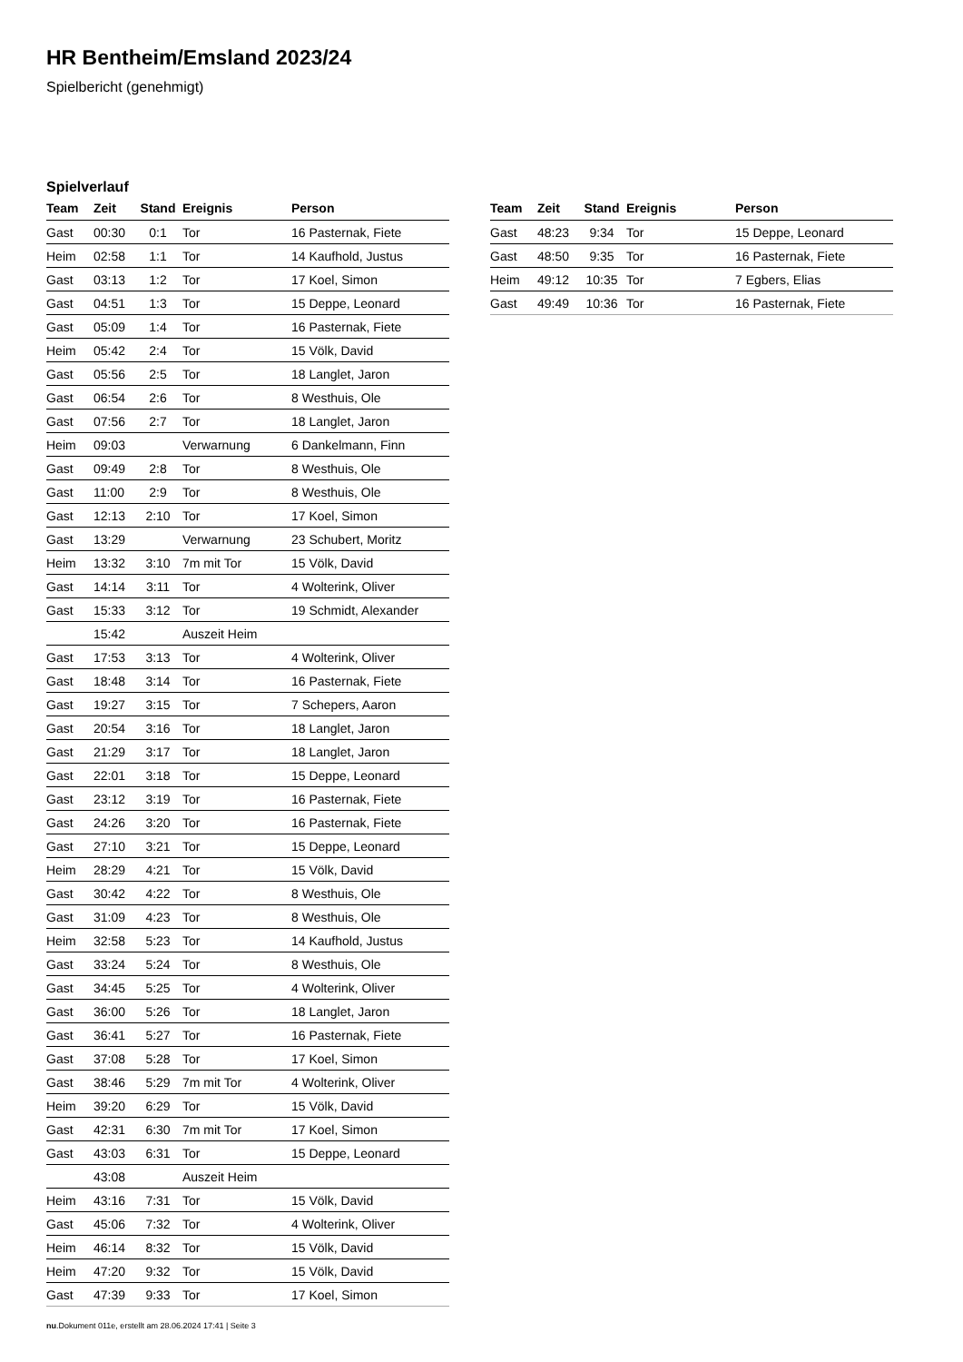HR Bentheim/Emsland 2023/24
Spielbericht (genehmigt)
Spielverlauf
| Team | Zeit | Stand | Ereignis | Person |
| --- | --- | --- | --- | --- |
| Gast | 00:30 | 0:1 | Tor | 16 Pasternak, Fiete |
| Heim | 02:58 | 1:1 | Tor | 14 Kaufhold, Justus |
| Gast | 03:13 | 1:2 | Tor | 17 Koel, Simon |
| Gast | 04:51 | 1:3 | Tor | 15 Deppe, Leonard |
| Gast | 05:09 | 1:4 | Tor | 16 Pasternak, Fiete |
| Heim | 05:42 | 2:4 | Tor | 15 Völk, David |
| Gast | 05:56 | 2:5 | Tor | 18 Langlet, Jaron |
| Gast | 06:54 | 2:6 | Tor | 8 Westhuis, Ole |
| Gast | 07:56 | 2:7 | Tor | 18 Langlet, Jaron |
| Heim | 09:03 | | Verwarnung | 6 Dankelmann, Finn |
| Gast | 09:49 | 2:8 | Tor | 8 Westhuis, Ole |
| Gast | 11:00 | 2:9 | Tor | 8 Westhuis, Ole |
| Gast | 12:13 | 2:10 | Tor | 17 Koel, Simon |
| Gast | 13:29 | | Verwarnung | 23 Schubert, Moritz |
| Heim | 13:32 | 3:10 | 7m mit Tor | 15 Völk, David |
| Gast | 14:14 | 3:11 | Tor | 4 Wolterink, Oliver |
| Gast | 15:33 | 3:12 | Tor | 19 Schmidt, Alexander |
| | 15:42 | | Auszeit Heim | |
| Gast | 17:53 | 3:13 | Tor | 4 Wolterink, Oliver |
| Gast | 18:48 | 3:14 | Tor | 16 Pasternak, Fiete |
| Gast | 19:27 | 3:15 | Tor | 7 Schepers, Aaron |
| Gast | 20:54 | 3:16 | Tor | 18 Langlet, Jaron |
| Gast | 21:29 | 3:17 | Tor | 18 Langlet, Jaron |
| Gast | 22:01 | 3:18 | Tor | 15 Deppe, Leonard |
| Gast | 23:12 | 3:19 | Tor | 16 Pasternak, Fiete |
| Gast | 24:26 | 3:20 | Tor | 16 Pasternak, Fiete |
| Gast | 27:10 | 3:21 | Tor | 15 Deppe, Leonard |
| Heim | 28:29 | 4:21 | Tor | 15 Völk, David |
| Gast | 30:42 | 4:22 | Tor | 8 Westhuis, Ole |
| Gast | 31:09 | 4:23 | Tor | 8 Westhuis, Ole |
| Heim | 32:58 | 5:23 | Tor | 14 Kaufhold, Justus |
| Gast | 33:24 | 5:24 | Tor | 8 Westhuis, Ole |
| Gast | 34:45 | 5:25 | Tor | 4 Wolterink, Oliver |
| Gast | 36:00 | 5:26 | Tor | 18 Langlet, Jaron |
| Gast | 36:41 | 5:27 | Tor | 16 Pasternak, Fiete |
| Gast | 37:08 | 5:28 | Tor | 17 Koel, Simon |
| Gast | 38:46 | 5:29 | 7m mit Tor | 4 Wolterink, Oliver |
| Heim | 39:20 | 6:29 | Tor | 15 Völk, David |
| Gast | 42:31 | 6:30 | 7m mit Tor | 17 Koel, Simon |
| Gast | 43:03 | 6:31 | Tor | 15 Deppe, Leonard |
| | 43:08 | | Auszeit Heim | |
| Heim | 43:16 | 7:31 | Tor | 15 Völk, David |
| Gast | 45:06 | 7:32 | Tor | 4 Wolterink, Oliver |
| Heim | 46:14 | 8:32 | Tor | 15 Völk, David |
| Heim | 47:20 | 9:32 | Tor | 15 Völk, David |
| Gast | 47:39 | 9:33 | Tor | 17 Koel, Simon |
| Team | Zeit | Stand | Ereignis | Person |
| --- | --- | --- | --- | --- |
| Gast | 48:23 | 9:34 | Tor | 15 Deppe, Leonard |
| Gast | 48:50 | 9:35 | Tor | 16 Pasternak, Fiete |
| Heim | 49:12 | 10:35 | Tor | 7 Egbers, Elias |
| Gast | 49:49 | 10:36 | Tor | 16 Pasternak, Fiete |
nu.Dokument 011e, erstellt am 28.06.2024 17:41 | Seite 3